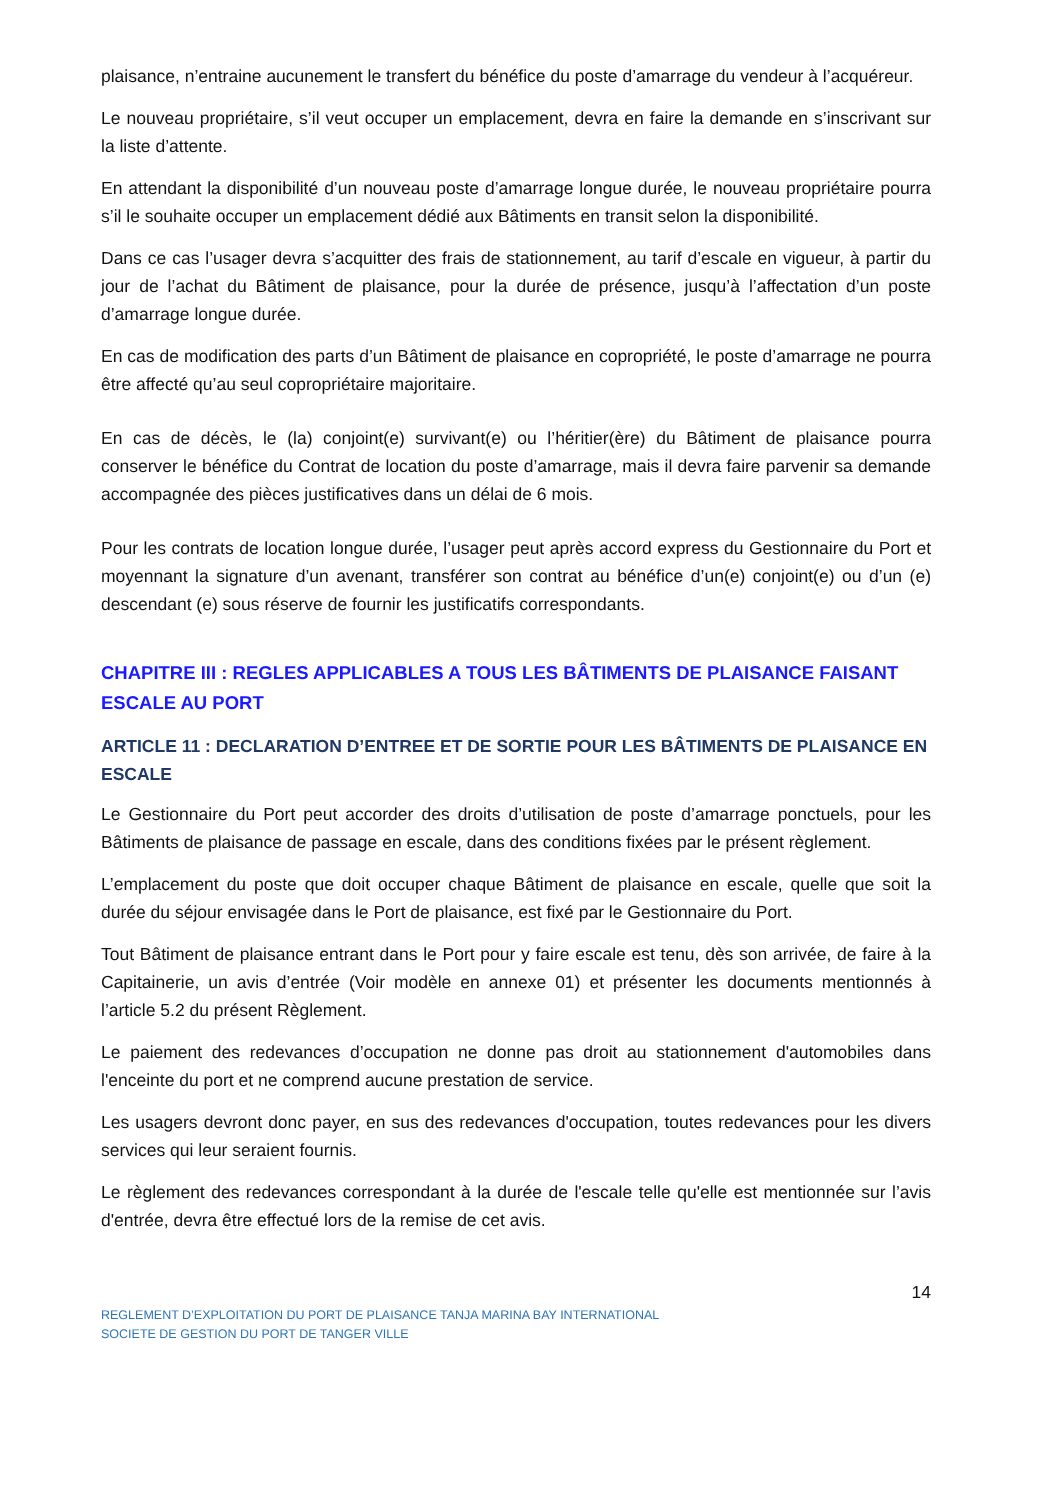plaisance, n’entraine aucunement le transfert du bénéfice du poste d’amarrage du vendeur à l’acquéreur.
Le nouveau propriétaire, s’il veut occuper un emplacement, devra en faire la demande en s’inscrivant sur la liste d’attente.
En attendant la disponibilité d’un nouveau poste d’amarrage longue durée, le nouveau propriétaire pourra s’il le souhaite occuper un emplacement dédié aux Bâtiments en transit selon la disponibilité.
Dans ce cas l’usager devra s’acquitter des frais de stationnement, au tarif d’escale en vigueur, à partir du jour de l’achat du Bâtiment de plaisance, pour la durée de présence, jusqu’à l’affectation d’un poste d’amarrage longue durée.
En cas de modification des parts d’un Bâtiment de plaisance en copropriété, le poste d’amarrage ne pourra être affecté qu’au seul copropriétaire majoritaire.
En cas de décès, le (la) conjoint(e) survivant(e) ou l’héritier(ère) du Bâtiment de plaisance pourra conserver le bénéfice du Contrat de location du poste d’amarrage, mais il devra faire parvenir sa demande accompagnée des pièces justificatives dans un délai de 6 mois.
Pour les contrats de location longue durée, l’usager peut après accord express du Gestionnaire du Port et moyennant la signature d’un avenant, transférer son contrat au bénéfice d’un(e) conjoint(e) ou d’un (e) descendant (e) sous réserve de fournir les justificatifs correspondants.
CHAPITRE III : REGLES APPLICABLES A TOUS LES BÂTIMENTS DE PLAISANCE FAISANT ESCALE AU PORT
ARTICLE 11 : DECLARATION D’ENTREE ET DE SORTIE POUR LES BÂTIMENTS DE PLAISANCE EN ESCALE
Le Gestionnaire du Port peut accorder des droits d’utilisation de poste d’amarrage ponctuels, pour les Bâtiments de plaisance de passage en escale, dans des conditions fixées par le présent règlement.
L’emplacement du poste que doit occuper chaque Bâtiment de plaisance en escale, quelle que soit la durée du séjour envisagée dans le Port de plaisance, est fixé par le Gestionnaire du Port.
Tout Bâtiment de plaisance entrant dans le Port pour y faire escale est tenu, dès son arrivée, de faire à la Capitainerie, un avis d’entrée (Voir modèle en annexe 01) et présenter les documents mentionnés à l’article 5.2 du présent Règlement.
Le paiement des redevances d’occupation ne donne pas droit au stationnement d'automobiles dans l'enceinte du port et ne comprend aucune prestation de service.
Les usagers devront donc payer, en sus des redevances d'occupation, toutes redevances pour les divers services qui leur seraient fournis.
Le règlement des redevances correspondant à la durée de l'escale telle qu'elle est mentionnée sur l’avis d'entrée, devra être effectué lors de la remise de cet avis.
14
REGLEMENT D’EXPLOITATION DU PORT DE PLAISANCE TANJA MARINA BAY INTERNATIONAL
SOCIETE DE GESTION DU PORT DE TANGER VILLE